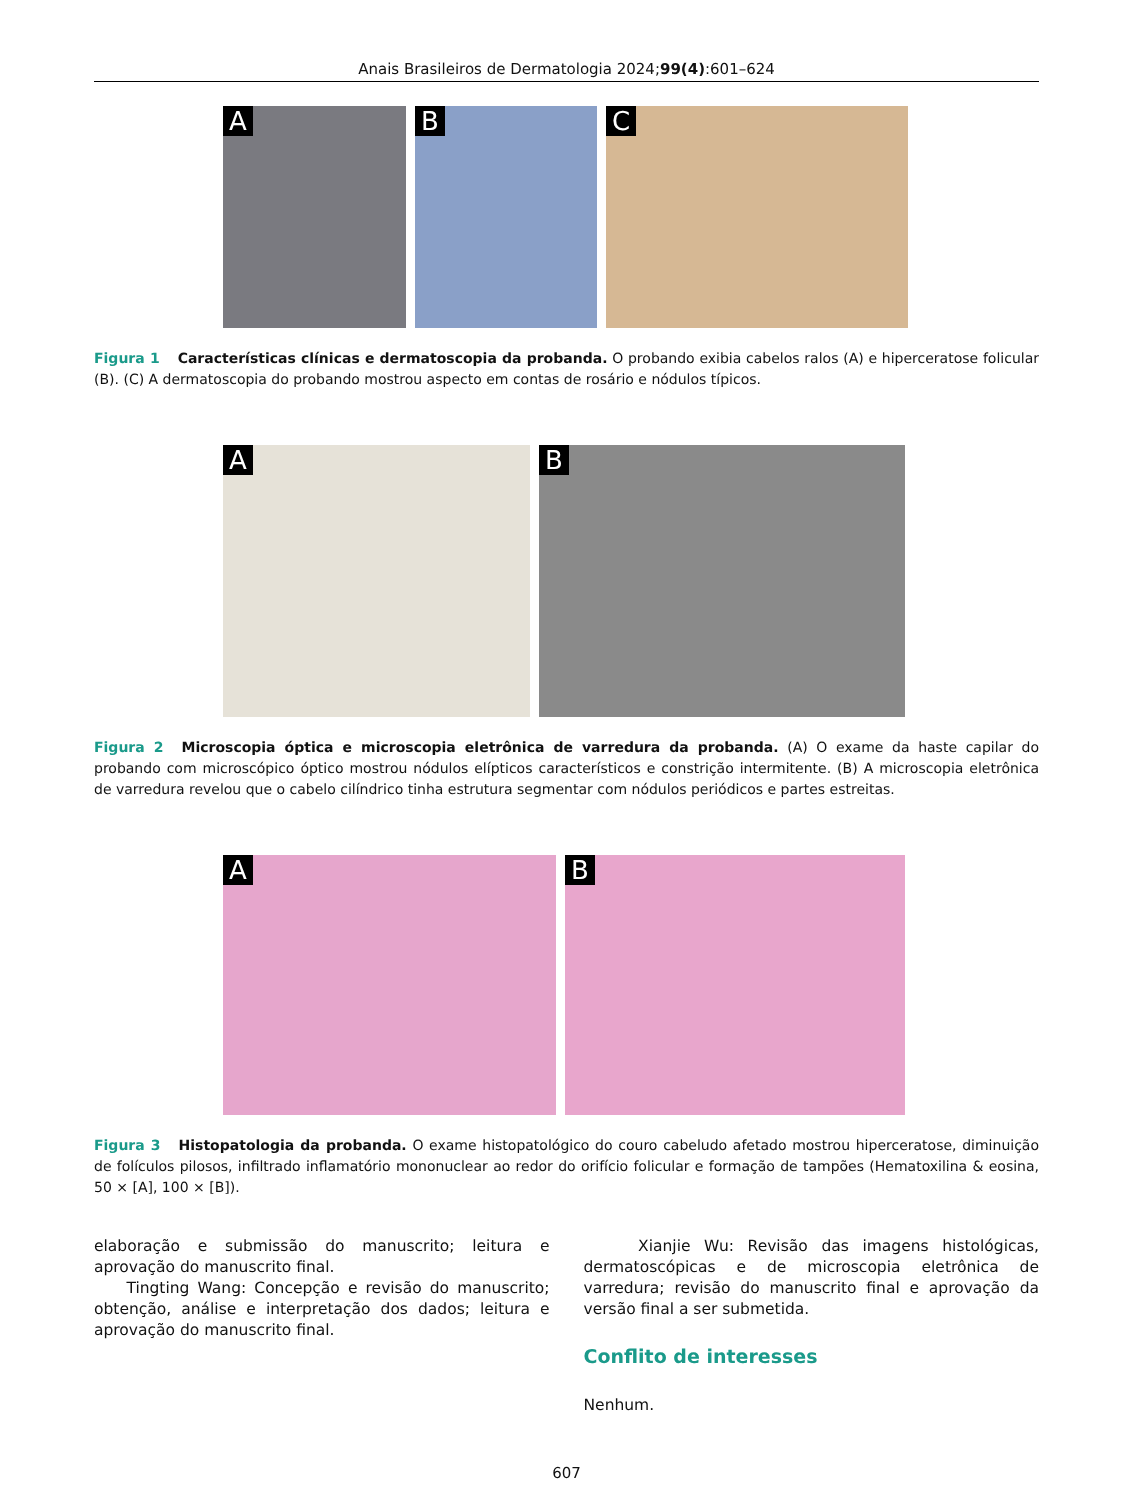Anais Brasileiros de Dermatologia 2024;99(4):601–624
A
B
C
Figura 1 Características clínicas e dermatoscopia da probanda. O probando exibia cabelos ralos (A) e hiperceratose folicular (B). (C) A dermatoscopia do probando mostrou aspecto em contas de rosário e nódulos típicos.
A
B
Figura 2 Microscopia óptica e microscopia eletrônica de varredura da probanda. (A) O exame da haste capilar do probando com microscópico óptico mostrou nódulos elípticos característicos e constrição intermitente. (B) A microscopia eletrônica de varredura revelou que o cabelo cilíndrico tinha estrutura segmentar com nódulos periódicos e partes estreitas.
A
B
Figura 3 Histopatologia da probanda. O exame histopatológico do couro cabeludo afetado mostrou hiperceratose, diminuição de folículos pilosos, infiltrado inflamatório mononuclear ao redor do orifício folicular e formação de tampões (Hematoxilina & eosina, 50 × [A], 100 × [B]).
elaboração e submissão do manuscrito; leitura e aprovação do manuscrito final.
Tingting Wang: Concepção e revisão do manuscrito; obtenção, análise e interpretação dos dados; leitura e aprovação do manuscrito final.
Xianjie Wu: Revisão das imagens histológicas, dermatoscópicas e de microscopia eletrônica de varredura; revisão do manuscrito final e aprovação da versão final a ser submetida.
Conflito de interesses
Nenhum.
607